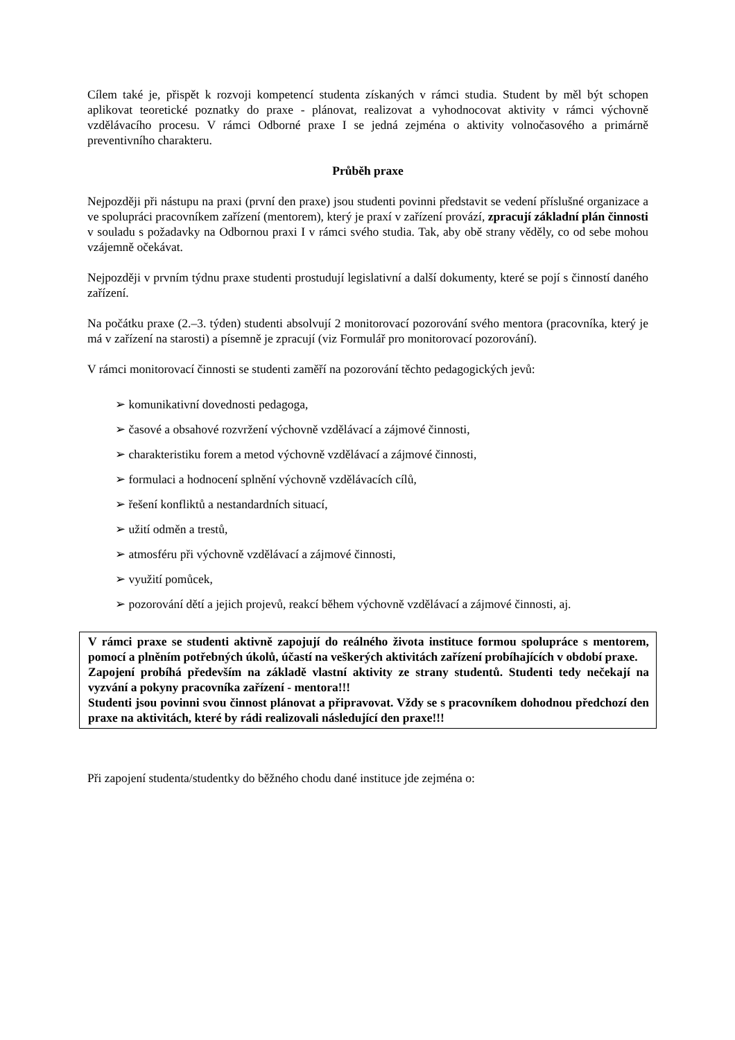Cílem také je, přispět k rozvoji kompetencí studenta získaných v rámci studia. Student by měl být schopen aplikovat teoretické poznatky do praxe - plánovat, realizovat a vyhodnocovat aktivity v rámci výchovně vzdělávacího procesu. V rámci Odborné praxe I se jedná zejména o aktivity volnočasového a primárně preventivního charakteru.
Průběh praxe
Nejpozději při nástupu na praxi (první den praxe) jsou studenti povinni představit se vedení příslušné organizace a ve spolupráci pracovníkem zařízení (mentorem), který je praxí v zařízení provází, zpracují základní plán činnosti v souladu s požadavky na Odbornou praxi I v rámci svého studia. Tak, aby obě strany věděly, co od sebe mohou vzájemně očekávat.
Nejpozději v prvním týdnu praxe studenti prostudují legislativní a další dokumenty, které se pojí s činností daného zařízení.
Na počátku praxe (2.–3. týden) studenti absolvují 2 monitorovací pozorování svého mentora (pracovníka, který je má v zařízení na starosti) a písemně je zpracují (viz Formulář pro monitorovací pozorování).
V rámci monitorovací činnosti se studenti zaměří na pozorování těchto pedagogických jevů:
➢ komunikativní dovednosti pedagoga,
➢ časové a obsahové rozvržení výchovně vzdělávací a zájmové činnosti,
➢ charakteristiku forem a metod výchovně vzdělávací a zájmové činnosti,
➢ formulaci a hodnocení splnění výchovně vzdělávacích cílů,
➢ řešení konfliktů a nestandardních situací,
➢ užití odměn a trestů,
➢ atmosféru při výchovně vzdělávací a zájmové činnosti,
➢ využití pomůcek,
➢ pozorování dětí a jejich projevů, reakcí během výchovně vzdělávací a zájmové činnosti, aj.
V rámci praxe se studenti aktivně zapojují do reálného života instituce formou spolupráce s mentorem, pomocí a plněním potřebných úkolů, účastí na veškerých aktivitách zařízení probíhajících v období praxe.
Zapojení probíhá především na základě vlastní aktivity ze strany studentů. Studenti tedy nečekají na vyzvání a pokyny pracovníka zařízení - mentora!!!
Studenti jsou povinni svou činnost plánovat a připravovat. Vždy se s pracovníkem dohodnou předchozí den praxe na aktivitách, které by rádi realizovali následující den praxe!!!
Při zapojení studenta/studentky do běžného chodu dané instituce jde zejména o: